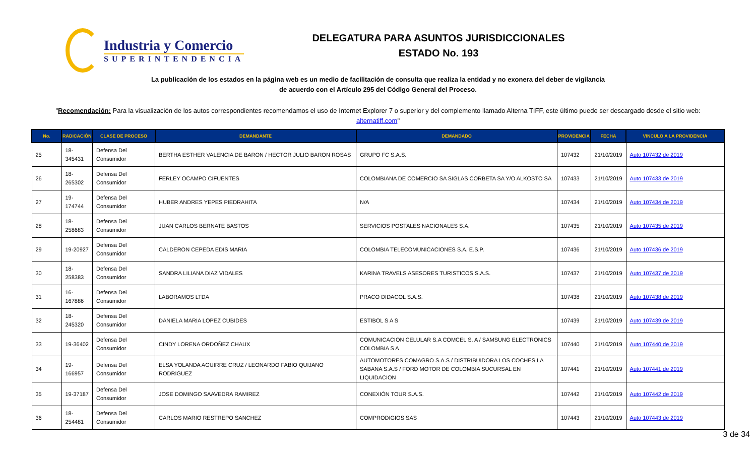Industria y Comercio
SUPERINTENDENCIA
DELEGATURA PARA ASUNTOS JURISDICCIONALES
ESTADO No. 193
La publicación de los estados en la página web es un medio de facilitación de consulta que realiza la entidad y no exonera del deber de vigilancia
de acuerdo con el Artículo 295 del Código General del Proceso.
"Recomendación: Para la visualización de los autos correspondientes recomendamos el uso de Internet Explorer 7 o superior y del complemento llamado Alterna TIFF, este último puede ser descargado desde el sitio web: alternatiff.com"
| No. | RADICACIÓN | CLASE DE PROCESO | DEMANDANTE | DEMANDADO | PROVIDENCIA | FECHA | VINCULO A LA PROVIDENCIA |
| --- | --- | --- | --- | --- | --- | --- | --- |
| 25 | 18-345431 | Defensa Del Consumidor | BERTHA ESTHER VALENCIA DE BARON / HECTOR JULIO BARON ROSAS | GRUPO FC S.A.S. | 107432 | 21/10/2019 | Auto 107432 de 2019 |
| 26 | 18-265302 | Defensa Del Consumidor | FERLEY OCAMPO CIFUENTES | COLOMBIANA DE COMERCIO SA SIGLAS CORBETA SA Y/O ALKOSTO SA | 107433 | 21/10/2019 | Auto 107433 de 2019 |
| 27 | 19-174744 | Defensa Del Consumidor | HUBER ANDRES YEPES PIEDRAHITA | N/A | 107434 | 21/10/2019 | Auto 107434 de 2019 |
| 28 | 18-258683 | Defensa Del Consumidor | JUAN CARLOS BERNATE BASTOS | SERVICIOS POSTALES NACIONALES S.A. | 107435 | 21/10/2019 | Auto 107435 de 2019 |
| 29 | 19-20927 | Defensa Del Consumidor | CALDERON CEPEDA EDIS MARIA | COLOMBIA TELECOMUNICACIONES S.A. E.S.P. | 107436 | 21/10/2019 | Auto 107436 de 2019 |
| 30 | 18-258383 | Defensa Del Consumidor | SANDRA LILIANA DIAZ VIDALES | KARINA TRAVELS ASESORES TURISTICOS S.A.S. | 107437 | 21/10/2019 | Auto 107437 de 2019 |
| 31 | 16-167886 | Defensa Del Consumidor | LABORAMOS LTDA | PRACO DIDACOL S.A.S. | 107438 | 21/10/2019 | Auto 107438 de 2019 |
| 32 | 18-245320 | Defensa Del Consumidor | DANIELA MARIA LOPEZ CUBIDES | ESTIBOL S A S | 107439 | 21/10/2019 | Auto 107439 de 2019 |
| 33 | 19-36402 | Defensa Del Consumidor | CINDY LORENA ORDOÑEZ CHAUX | COMUNICACION CELULAR S.A COMCEL S. A / SAMSUNG ELECTRONICS COLOMBIA S A | 107440 | 21/10/2019 | Auto 107440 de 2019 |
| 34 | 19-166957 | Defensa Del Consumidor | ELSA YOLANDA AGUIRRE CRUZ / LEONARDO FABIO QUIJANO RODRIGUEZ | AUTOMOTORES COMAGRO S.A.S / DISTRIBUIDORA LOS COCHES LA SABANA S.A.S / FORD MOTOR DE COLOMBIA SUCURSAL EN LIQUIDACION | 107441 | 21/10/2019 | Auto 107441 de 2019 |
| 35 | 19-37187 | Defensa Del Consumidor | JOSE DOMINGO SAAVEDRA RAMIREZ | CONEXIÓN TOUR S.A.S. | 107442 | 21/10/2019 | Auto 107442 de 2019 |
| 36 | 18-254481 | Defensa Del Consumidor | CARLOS MARIO RESTREPO SANCHEZ | COMPRODIGIOS SAS | 107443 | 21/10/2019 | Auto 107443 de 2019 |
3 de 34